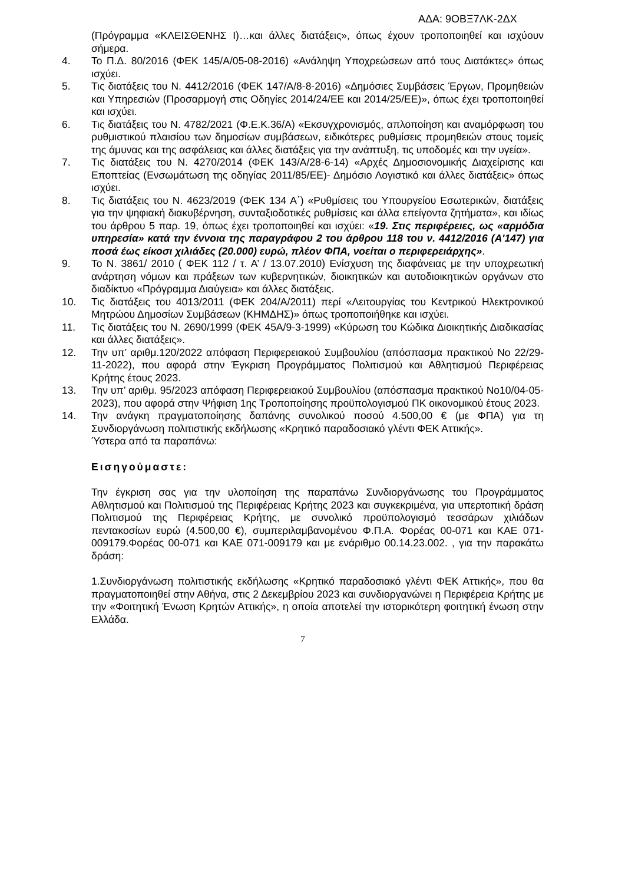ΑΔΑ: 9ΟΒΞ7ΛΚ-2ΔΧ
(Πρόγραμμα «ΚΛΕΙΣΘΕΝΗΣ Ι)…και άλλες διατάξεις», όπως έχουν τροποποιηθεί και ισχύουν σήμερα.
4. Το Π.Δ. 80/2016 (ΦΕΚ 145/Α/05-08-2016) «Ανάληψη Υποχρεώσεων από τους Διατάκτες» όπως ισχύει.
5. Τις διατάξεις του Ν. 4412/2016 (ΦΕΚ 147/Α/8-8-2016) «Δημόσιες Συμβάσεις Έργων, Προμηθειών και Υπηρεσιών (Προσαρμογή στις Οδηγίες 2014/24/ΕΕ και 2014/25/ΕΕ)», όπως έχει τροποποιηθεί και ισχύει.
6. Τις διατάξεις του Ν. 4782/2021 (Φ.Ε.Κ.36/Α) «Εκσυγχρονισμός, απλοποίηση και αναμόρφωση του ρυθμιστικού πλαισίου των δημοσίων συμβάσεων, ειδικότερες ρυθμίσεις προμηθειών στους τομείς της άμυνας και της ασφάλειας και άλλες διατάξεις για την ανάπτυξη, τις υποδομές και την υγεία».
7. Τις διατάξεις του Ν. 4270/2014 (ΦΕΚ 143/Α/28-6-14) «Αρχές Δημοσιονομικής Διαχείρισης και Εποπτείας (Ενσωμάτωση της οδηγίας 2011/85/ΕΕ)- Δημόσιο Λογιστικό και άλλες διατάξεις» όπως ισχύει.
8. Τις διατάξεις του Ν. 4623/2019 (ΦΕΚ 134 Α΄) «Ρυθμίσεις του Υπουργείου Εσωτερικών, διατάξεις για την ψηφιακή διακυβέρνηση, συνταξιοδοτικές ρυθμίσεις και άλλα επείγοντα ζητήματα», και ιδίως του άρθρου 5 παρ. 19, όπως έχει τροποποιηθεί και ισχύει: «19. Στις περιφέρειες, ως «αρμόδια υπηρεσία» κατά την έννοια της παραγράφου 2 του άρθρου 118 του ν. 4412/2016 (Α'147) για ποσά έως είκοσι χιλιάδες (20.000) ευρώ, πλέον ΦΠΑ, νοείται ο περιφερειάρχης».
9. Το Ν. 3861/ 2010 ( ΦΕΚ 112 / τ. Α’ / 13.07.2010) Ενίσχυση της διαφάνειας με την υποχρεωτική ανάρτηση νόμων και πράξεων των κυβερνητικών, διοικητικών και αυτοδιοικητικών οργάνων στο διαδίκτυο «Πρόγραμμα Διαύγεια» και άλλες διατάξεις.
10. Τις διατάξεις του 4013/2011 (ΦΕΚ 204/Α/2011) περί «Λειτουργίας του Κεντρικού Ηλεκτρονικού Μητρώου Δημοσίων Συμβάσεων (ΚΗΜΔΗΣ)» όπως τροποποιήθηκε και ισχύει.
11. Τις διατάξεις του Ν. 2690/1999 (ΦΕΚ 45Α/9-3-1999) «Κύρωση του Κώδικα Διοικητικής Διαδικασίας και άλλες διατάξεις».
12. Την υπ’ αριθμ.120/2022 απόφαση Περιφερειακού Συμβουλίου (απόσπασμα πρακτικού Νο 22/29-11-2022), που αφορά στην Έγκριση Προγράμματος Πολιτισμού και Αθλητισμού Περιφέρειας Κρήτης έτους 2023.
13. Την υπ’ αριθμ. 95/2023 απόφαση Περιφερειακού Συμβουλίου (απόσπασμα πρακτικού Νο10/04-05-2023), που αφορά στην Ψήφιση 1ης Τροποποίησης προϋπολογισμού ΠΚ οικονομικού έτους 2023.
14. Την ανάγκη πραγματοποίησης δαπάνης συνολικού ποσού 4.500,00 € (με ΦΠΑ) για τη Συνδιοργάνωση πολιτιστικής εκδήλωσης «Κρητικό παραδοσιακό γλέντι ΦΕΚ Αττικής».
Ύστερα από τα παραπάνω:
Εισηγούμαστε:
Την έγκριση σας για την υλοποίηση της παραπάνω Συνδιοργάνωσης του Προγράμματος Αθλητισμού και Πολιτισμού της Περιφέρειας Κρήτης 2023 και συγκεκριμένα, για υπερτοπική δράση Πολιτισμού της Περιφέρειας Κρήτης, με συνολικό προϋπολογισμό τεσσάρων χιλιάδων πεντακοσίων ευρώ (4.500,00 €), συμπεριλαμβανομένου Φ.Π.Α. Φορέας 00-071 και ΚΑΕ 071-009179.Φορέας 00-071 και ΚΑΕ 071-009179 και με ενάριθμο 00.14.23.002. , για την παρακάτω δράση:
1.Συνδιοργάνωση πολιτιστικής εκδήλωσης «Κρητικό παραδοσιακό γλέντι ΦΕΚ Αττικής», που θα πραγματοποιηθεί στην Αθήνα, στις 2 Δεκεμβρίου 2023 και συνδιοργανώνει η Περιφέρεια Κρήτης με την «Φοιτητική Ένωση Κρητών Αττικής», η οποία αποτελεί την ιστορικότερη φοιτητική ένωση στην Ελλάδα.
7